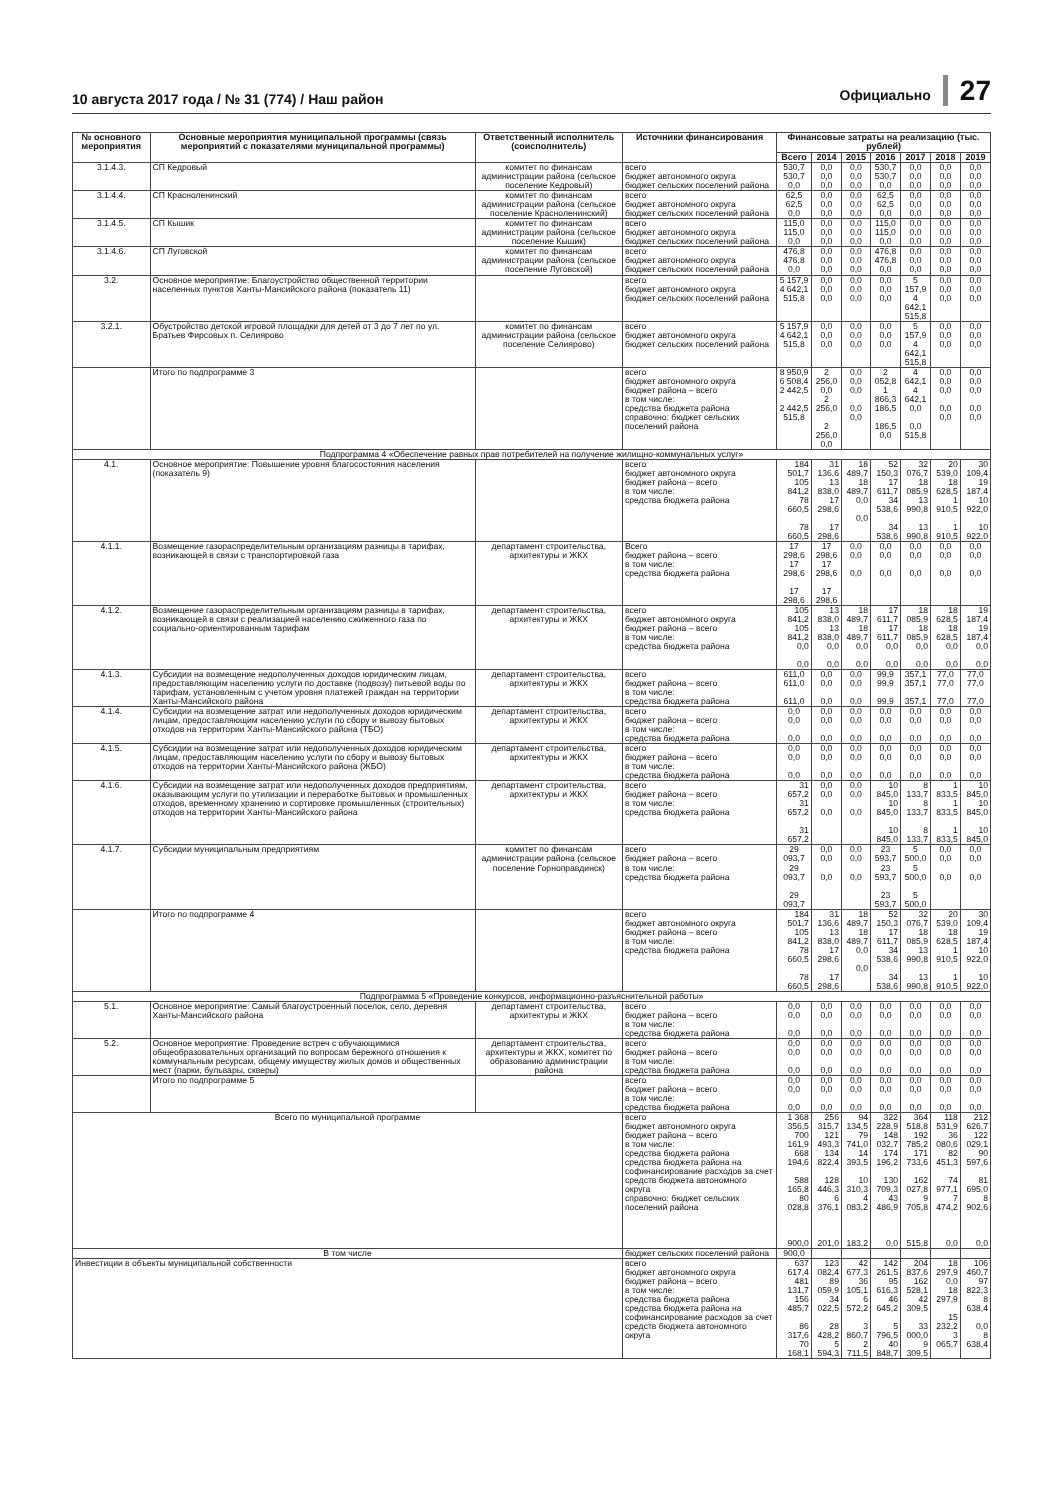10 августа 2017 года / № 31 (774) / Наш район
Официально 27
| № основного мероприятия | Основные мероприятия муниципальной программы (связь мероприятий с показателями муниципальной программы) | Ответственный исполнитель (соисполнитель) | Источники финансирования | Финансовые затраты на реализацию (тыс. рублей) | | | | | | |
| --- | --- | --- | --- | --- | --- | --- | --- | --- | --- | --- |
| | | | | Всего | 2014 | 2015 | 2016 | 2017 | 2018 | 2019 |
| 3.1.4.3. | СП Кедровый | комитет по финансам администрации района (сельское поселение Кедровый) | всего бюджет автономного округа бюджет сельских поселений района | 530,7 530,7 0,0 | 0,0 0,0 0,0 | 0,0 0,0 0,0 | 530,7 530,7 0,0 | 0,0 0,0 0,0 | 0,0 0,0 0,0 | 0,0 0,0 0,0 |
| 3.1.4.4. | СП Красноленинский | комитет по финансам администрации района (сельское поселение Красноленинский) | всего бюджет автономного округа бюджет сельских поселений района | 62,5 62,5 0,0 | 0,0 0,0 0,0 | 0,0 0,0 0,0 | 62,5 62,5 0,0 | 0,0 0,0 0,0 | 0,0 0,0 0,0 | 0,0 0,0 0,0 |
| 3.1.4.5. | СП Кышик | комитет по финансам администрации района (сельское поселение Кышик) | всего бюджет автономного округа бюджет сельских поселений района | 115,0 115,0 0,0 | 0,0 0,0 0,0 | 0,0 0,0 0,0 | 115,0 115,0 0,0 | 0,0 0,0 0,0 | 0,0 0,0 0,0 | 0,0 0,0 0,0 |
| 3.1.4.6. | СП Луговской | комитет по финансам администрации района (сельское поселение Луговской) | всего бюджет автономного округа бюджет сельских поселений района | 476,8 476,8 0,0 | 0,0 0,0 0,0 | 0,0 0,0 0,0 | 476,8 476,8 0,0 | 0,0 0,0 0,0 | 0,0 0,0 0,0 | 0,0 0,0 0,0 |
| 3.2. | Основное мероприятие: Благоустройство общественной территории населенных пунктов Ханты-Мансийского района (показатель 11) | | всего бюджет автономного округа бюджет сельских поселений района | 5 157,9 4 642,1 515,8 | 0,0 0,0 0,0 | 0,0 0,0 0,0 | 0,0 0,0 0,0 | 5 157,9 4 642,1 515,8 | 0,0 0,0 0,0 | 0,0 0,0 0,0 |
| 3.2.1. | Обустройство детской игровой площадки для детей от 3 до 7 лет по ул. Братьев Фирсовых п. Селиярово | комитет по финансам администрации района (сельское поселение Селиярово) | всего бюджет автономного округа бюджет сельских поселений района | 5 157,9 4 642,1 515,8 | 0,0 0,0 0,0 | 0,0 0,0 0,0 | 0,0 0,0 0,0 | 5 157,9 4 642,1 515,8 | 0,0 0,0 0,0 | 0,0 0,0 0,0 |
| | Итого по подпрограмме 3 | | всего бюджет автономного округа бюджет района – всего в том числе: средства бюджета района справочно: бюджет сельских поселений района | 8 950,9 6 508,4 2 442,5 2 442,5 515,8 | 2 256,0 0,0 2 256,0 2 256,0 0,0 | 0,0 0,0 0,0 0,0 0,0 | 2 052,8 1 866,3 186,5 186,5 0,0 | 4 642,1 4 642,1 0,0 0,0 515,8 | 0,0 0,0 0,0 0,0 0,0 | 0,0 0,0 0,0 0,0 0,0 |
| Подпрограмма 4 «Обеспечение равных прав потребителей на получение жилищно-коммунальных услуг» | | | | | | | | | | |
| 4.1. | Основное мероприятие: Повышение уровня благосостояния населения (показатель 9) | | всего бюджет автономного округа бюджет района – всего в том числе: средства бюджета района | 184 501,7 105 841,2 78 660,5 78 660,5 | 31 136,6 13 838,0 17 298,6 17 298,6 | 18 489,7 18 489,7 0,0 0,0 | 52 150,3 17 611,7 34 538,6 34 538,6 | 32 076,7 18 085,9 13 990,8 13 990,8 | 20 539,0 18 628,5 1 910,5 1 910,5 | 30 109,4 19 187,4 10 922,0 10 922,0 |
| 4.1.1. | Возмещение газораспределительным организациям разницы в тарифах, возникающей в связи с транспортировкой газа | департамент строительства, архитектуры и ЖКХ | Всего бюджет района – всего в том числе: средства бюджета района | 17 298,6 17 298,6 17 298,6 | 17 298,6 17 298,6 17 298,6 | 0,0 0,0 0,0 | 0,0 0,0 0,0 | 0,0 0,0 0,0 | 0,0 0,0 0,0 | 0,0 0,0 0,0 |
| 4.1.2. | Возмещение газораспределительным организациям разницы в тарифах, возникающей в связи с реализацией населению сжиженного газа по социально-ориентированным тарифам | департамент строительства, архитектуры и ЖКХ | всего бюджет автономного округа бюджет района – всего в том числе: средства бюджета района | 105 841,2 105 841,2 0,0 0,0 | 13 838,0 13 838,0 0,0 0,0 | 18 489,7 18 489,7 0,0 0,0 | 17 611,7 17 611,7 0,0 0,0 | 18 085,9 18 085,9 0,0 0,0 | 18 628,5 18 628,5 0,0 0,0 | 19 187,4 19 187,4 0,0 0,0 |
| 4.1.3. | Субсидии на возмещение недополученных доходов юридическим лицам, предоставляющим населению услуги по доставке (подвозу) питьевой воды по тарифам, установленным с учетом уровня платежей граждан на территории Ханты-Мансийского района | департамент строительства, архитектуры и ЖКХ | всего бюджет района – всего в том числе: средства бюджета района | 611,0 611,0 611,0 | 0,0 0,0 0,0 | 0,0 0,0 0,0 | 99,9 99,9 99,9 | 357,1 357,1 357,1 | 77,0 77,0 77,0 | 77,0 77,0 77,0 |
| 4.1.4. | Субсидии на возмещение затрат или недополученных доходов юридическим лицам, предоставляющим населению услуги по сбору и вывозу бытовых отходов на территории Ханты-Мансийского района (ТБО) | департамент строительства, архитектуры и ЖКХ | всего бюджет района – всего в том числе: средства бюджета района | 0,0 0,0 0,0 | 0,0 0,0 0,0 | 0,0 0,0 0,0 | 0,0 0,0 0,0 | 0,0 0,0 0,0 | 0,0 0,0 0,0 | 0,0 0,0 0,0 |
| 4.1.5. | Субсидии на возмещение затрат или недополученных доходов юридическим лицам, предоставляющим населению услуги по сбору и вывозу бытовых отходов на территории Ханты-Мансийского района (ЖБО) | департамент строительства, архитектуры и ЖКХ | всего бюджет района – всего в том числе: средства бюджета района | 0,0 0,0 0,0 | 0,0 0,0 0,0 | 0,0 0,0 0,0 | 0,0 0,0 0,0 | 0,0 0,0 0,0 | 0,0 0,0 0,0 | 0,0 0,0 0,0 |
| 4.1.6. | Субсидии на возмещение затрат или недополученных доходов предприятиям, оказывающим услуги по утилизации и переработке бытовых и промышленных отходов, временному хранению и сортировке промышленных (строительных) отходов на территории Ханты-Мансийского района | департамент строительства, архитектуры и ЖКХ | всего бюджет района – всего в том числе: средства бюджета района | 31 657,2 31 657,2 31 657,2 | 0,0 0,0 0,0 | 0,0 0,0 0,0 | 10 845,0 10 845,0 10 845,0 | 8 133,7 8 133,7 8 133,7 | 1 833,5 1 833,5 1 833,5 | 10 845,0 10 845,0 10 845,0 |
| 4.1.7. | Субсидии муниципальным предприятиям | комитет по финансам администрации района (сельское поселение Горноправдинск) | всего бюджет района – всего в том числе: средства бюджета района | 29 093,7 29 093,7 29 093,7 | 0,0 0,0 0,0 | 0,0 0,0 0,0 | 23 593,7 23 593,7 23 593,7 | 5 500,0 5 500,0 5 500,0 | 0,0 0,0 0,0 | 0,0 0,0 0,0 |
| | Итого по подпрограмме 4 | | всего бюджет автономного округа бюджет района – всего в том числе: средства бюджета района | 184 501,7 105 841,2 78 660,5 78 660,5 | 31 136,6 13 838,0 17 298,6 17 298,6 | 18 489,7 18 489,7 0,0 0,0 | 52 150,3 17 611,7 34 538,6 34 538,6 | 32 076,7 18 085,9 13 990,8 13 990,8 | 20 539,0 18 628,5 1 910,5 1 910,5 | 30 109,4 19 187,4 10 922,0 10 922,0 |
| Подпрограмма 5 «Проведение конкурсов, информационно-разъяснительной работы» | | | | | | | | | | |
| 5.1. | Основное мероприятие: Самый благоустроенный поселок, село, деревня Ханты-Мансийского района | департамент строительства, архитектуры и ЖКХ | всего бюджет района – всего в том числе: средства бюджета района | 0,0 0,0 0,0 | 0,0 0,0 0,0 | 0,0 0,0 0,0 | 0,0 0,0 0,0 | 0,0 0,0 0,0 | 0,0 0,0 0,0 | 0,0 0,0 0,0 |
| 5.2. | Основное мероприятие: Проведение встреч с обучающимися общеобразовательных организаций по вопросам бережного отношения к коммунальным ресурсам, общему имуществу жилых домов и общественных мест (парки, бульвары, скверы) | департамент строительства, архитектуры и ЖКХ, комитет по образованию администрации района | всего бюджет района – всего в том числе: средства бюджета района | 0,0 0,0 0,0 | 0,0 0,0 0,0 | 0,0 0,0 0,0 | 0,0 0,0 0,0 | 0,0 0,0 0,0 | 0,0 0,0 0,0 | 0,0 0,0 0,0 |
| | Итого по подпрограмме 5 | | всего бюджет района – всего в том числе: средства бюджета района | 0,0 0,0 0,0 | 0,0 0,0 0,0 | 0,0 0,0 0,0 | 0,0 0,0 0,0 | 0,0 0,0 0,0 | 0,0 0,0 0,0 | 0,0 0,0 0,0 |
| Всего по муниципальной программе | | | всего бюджет автономного округа бюджет района – всего в том числе: средства бюджета района средства бюджета района на софинансирование расходов за счет средств бюджета автономного округа справочно: бюджет сельских поселений района | 1 368 356,5 700 161,9 668 194,6 588 165,8 80 028,8 900,0 | 256 315,7 121 493,3 134 822,4 128 446,3 6 376,1 201,0 | 94 134,5 79 741,0 14 393,5 10 310,3 4 083,2 183,2 | 322 228,9 148 032,7 174 196,2 130 709,3 43 486,9 0,0 | 364 518,8 192 785,2 171 733,6 162 027,8 9 705,8 515,8 | 118 531,9 36 080,6 82 451,3 74 977,1 7 474,2 0,0 | 212 626,7 122 029,1 90 597,6 81 695,0 8 902,6 0,0 |
| В том числе | | | бюджет сельских поселений района | 900,0 | | | | | | |
| Инвестиции в объекты муниципальной собственности | | | всего бюджет автономного округа бюджет района – всего в том числе: средства бюджета района средства бюджета района на софинансирование расходов за счет средств бюджета автономного округа | 637 617,4 481 131,7 156 485,7 86 317,6 70 168,1 | 123 082,4 89 059,9 34 022,5 28 428,2 5 594,3 | 42 677,3 36 105,1 6 572,2 3 860,7 2 711,5 | 142 261,5 95 616,3 46 645,2 5 796,5 40 848,7 | 204 837,6 162 528,1 42 309,5 33 000,0 9 309,5 | 18 297,9 0,0 18 297,9 15 232,2 3 065,7 | 106 460,7 97 822,3 8 638,4 0,0 8 638,4 |